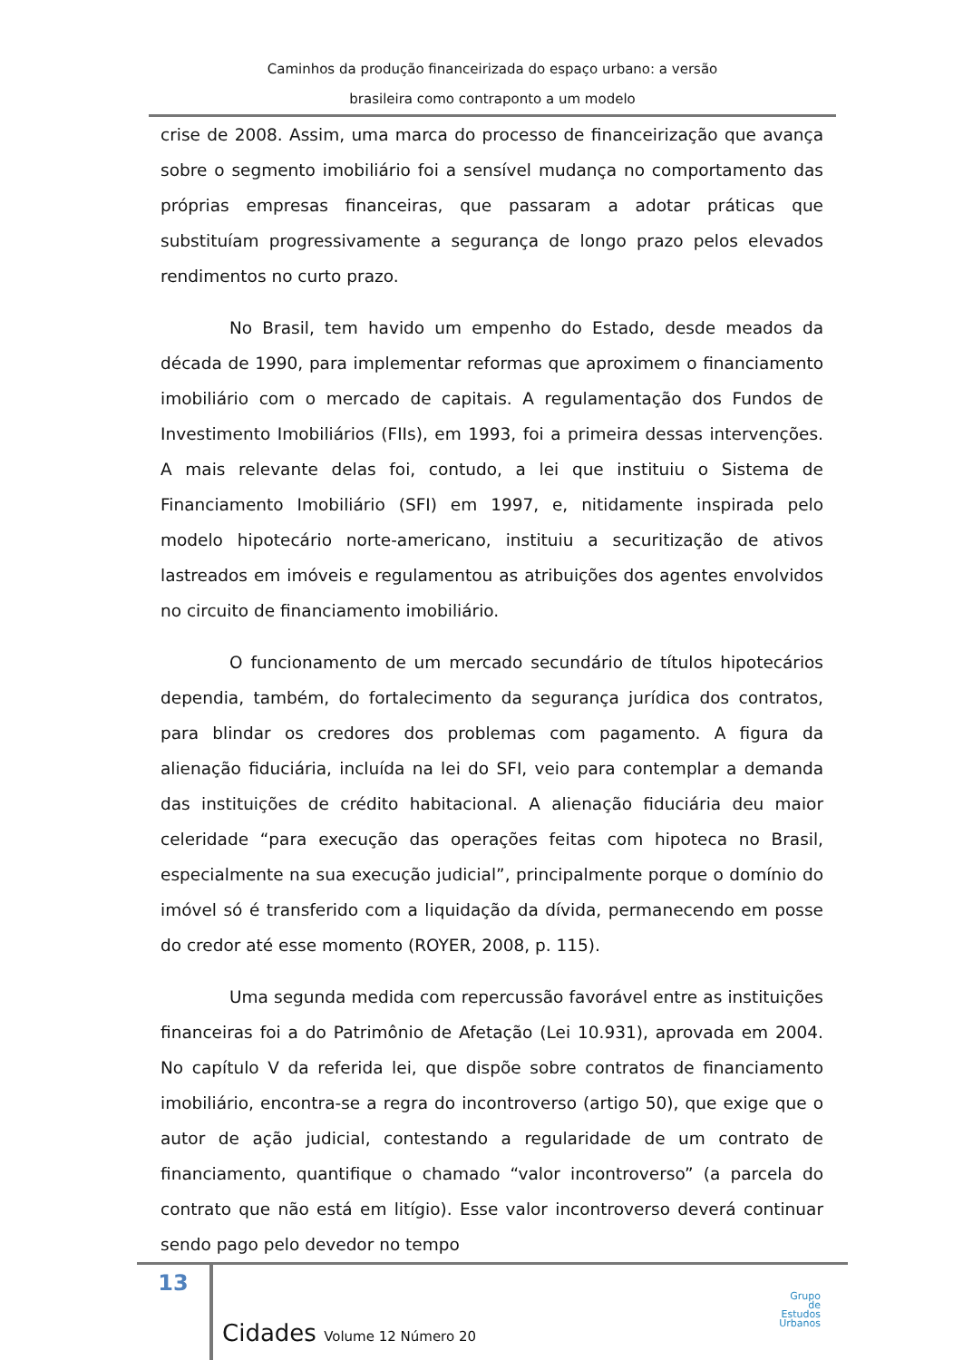Caminhos da produção financeirizada do espaço urbano: a versão
brasileira como contraponto a um modelo
crise de 2008. Assim, uma marca do processo de financeirização que avança sobre o segmento imobiliário foi a sensível mudança no comportamento das próprias empresas financeiras, que passaram a adotar práticas que substituíam progressivamente a segurança de longo prazo pelos elevados rendimentos no curto prazo.
No Brasil, tem havido um empenho do Estado, desde meados da década de 1990, para implementar reformas que aproximem o financiamento imobiliário com o mercado de capitais. A regulamentação dos Fundos de Investimento Imobiliários (FIIs), em 1993, foi a primeira dessas intervenções. A mais relevante delas foi, contudo, a lei que instituiu o Sistema de Financiamento Imobiliário (SFI) em 1997, e, nitidamente inspirada pelo modelo hipotecário norte-americano, instituiu a securitização de ativos lastreados em imóveis e regulamentou as atribuições dos agentes envolvidos no circuito de financiamento imobiliário.
O funcionamento de um mercado secundário de títulos hipotecários dependia, também, do fortalecimento da segurança jurídica dos contratos, para blindar os credores dos problemas com pagamento. A figura da alienação fiduciária, incluída na lei do SFI, veio para contemplar a demanda das instituições de crédito habitacional. A alienação fiduciária deu maior celeridade “para execução das operações feitas com hipoteca no Brasil, especialmente na sua execução judicial”, principalmente porque o domínio do imóvel só é transferido com a liquidação da dívida, permanecendo em posse do credor até esse momento (ROYER, 2008, p. 115).
Uma segunda medida com repercussão favorável entre as instituições financeiras foi a do Patrimônio de Afetação (Lei 10.931), aprovada em 2004. No capítulo V da referida lei, que dispõe sobre contratos de financiamento imobiliário, encontra-se a regra do incontroverso (artigo 50), que exige que o autor de ação judicial, contestando a regularidade de um contrato de financiamento, quantifique o chamado “valor incontroverso” (a parcela do contrato que não está em litígio). Esse valor incontroverso deverá continuar sendo pago pelo devedor no tempo
13
Cidades Volume 12 Número 20
Grupo
de
Estudos
Urbanos